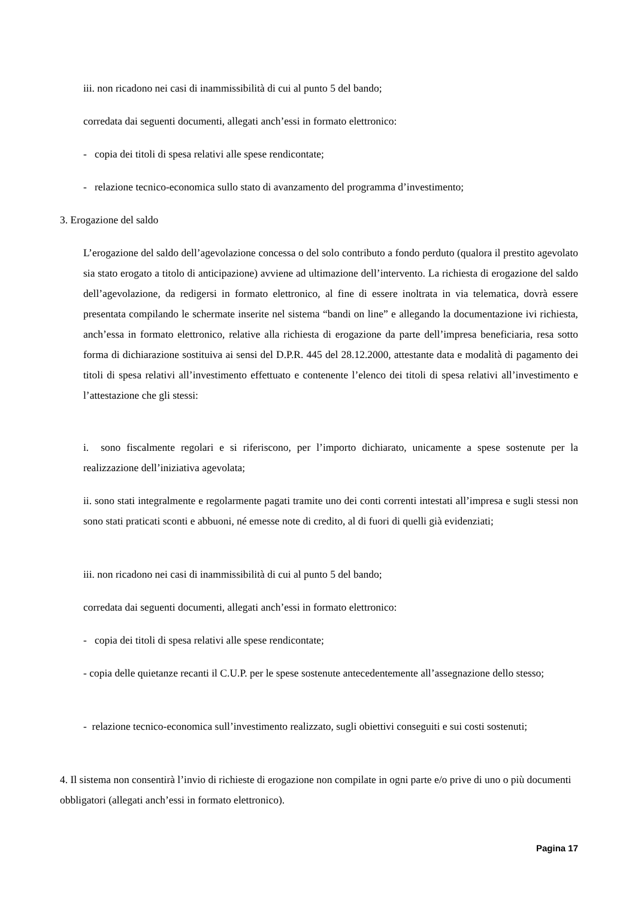iii. non ricadono nei casi di inammissibilità di cui al punto 5 del bando;
corredata dai seguenti documenti, allegati anch’essi in formato elettronico:
- copia dei titoli di spesa relativi alle spese rendicontate;
- relazione tecnico-economica sullo stato di avanzamento del programma d’investimento;
3. Erogazione del saldo
L’erogazione del saldo dell’agevolazione concessa o del solo contributo a fondo perduto (qualora il prestito agevolato sia stato erogato a titolo di anticipazione) avviene ad ultimazione dell’intervento. La richiesta di erogazione del saldo dell’agevolazione, da redigersi in formato elettronico, al fine di essere inoltrata in via telematica, dovrà essere presentata compilando le schermate inserite nel sistema “bandi on line” e allegando la documentazione ivi richiesta, anch’essa in formato elettronico, relative alla richiesta di erogazione da parte dell’impresa beneficiaria, resa sotto forma di dichiarazione sostituiva ai sensi del D.P.R. 445 del 28.12.2000, attestante data e modalità di pagamento dei titoli di spesa relativi all’investimento effettuato e contenente l’elenco dei titoli di spesa relativi all’investimento e l’attestazione che gli stessi:
i. sono fiscalmente regolari e si riferiscono, per l’importo dichiarato, unicamente a spese sostenute per la realizzazione dell’iniziativa agevolata;
ii. sono stati integralmente e regolarmente pagati tramite uno dei conti correnti intestati all’impresa e sugli stessi non sono stati praticati sconti e abbuoni, né emesse note di credito, al di fuori di quelli già evidenziati;
iii. non ricadono nei casi di inammissibilità di cui al punto 5 del bando;
corredata dai seguenti documenti, allegati anch’essi in formato elettronico:
- copia dei titoli di spesa relativi alle spese rendicontate;
- copia delle quietanze recanti il C.U.P. per le spese sostenute antecedentemente all’assegnazione dello stesso;
- relazione tecnico-economica sull’investimento realizzato, sugli obiettivi conseguiti e sui costi sostenuti;
4. Il sistema non consentirà l’invio di richieste di erogazione non compilate in ogni parte e/o prive di uno o più documenti obbligatori (allegati anch’essi in formato elettronico).
Pagina 17